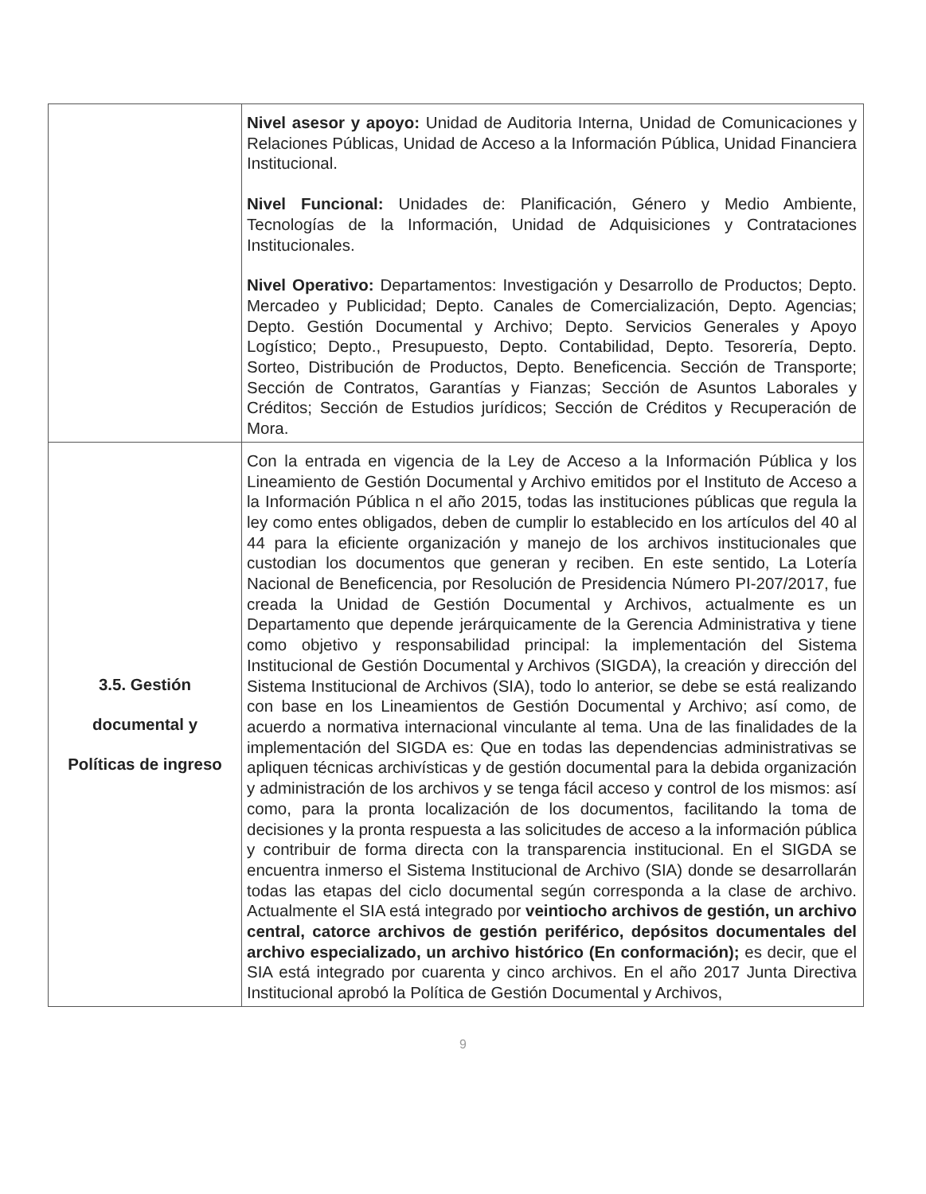| | Nivel asesor y apoyo: Unidad de Auditoria Interna, Unidad de Comunicaciones y Relaciones Públicas, Unidad de Acceso a la Información Pública, Unidad Financiera Institucional. Nivel Funcional: Unidades de: Planificación, Género y Medio Ambiente, Tecnologías de la Información, Unidad de Adquisiciones y Contrataciones Institucionales. Nivel Operativo: Departamentos: Investigación y Desarrollo de Productos; Depto. Mercadeo y Publicidad; Depto. Canales de Comercialización, Depto. Agencias; Depto. Gestión Documental y Archivo; Depto. Servicios Generales y Apoyo Logístico; Depto., Presupuesto, Depto. Contabilidad, Depto. Tesorería, Depto. Sorteo, Distribución de Productos, Depto. Beneficencia. Sección de Transporte; Sección de Contratos, Garantías y Fianzas; Sección de Asuntos Laborales y Créditos; Sección de Estudios jurídicos; Sección de Créditos y Recuperación de Mora. |
| 3.5. Gestión documental y Políticas de ingreso | Con la entrada en vigencia de la Ley de Acceso a la Información Pública y los Lineamiento de Gestión Documental y Archivo emitidos por el Instituto de Acceso a la Información Pública n el año 2015, todas las instituciones públicas que regula la ley como entes obligados, deben de cumplir lo establecido en los artículos del 40 al 44 para la eficiente organización y manejo de los archivos institucionales que custodian los documentos que generan y reciben. En este sentido, La Lotería Nacional de Beneficencia, por Resolución de Presidencia Número PI-207/2017, fue creada la Unidad de Gestión Documental y Archivos, actualmente es un Departamento que depende jerárquicamente de la Gerencia Administrativa y tiene como objetivo y responsabilidad principal: la implementación del Sistema Institucional de Gestión Documental y Archivos (SIGDA), la creación y dirección del Sistema Institucional de Archivos (SIA), todo lo anterior, se debe se está realizando con base en los Lineamientos de Gestión Documental y Archivo; así como, de acuerdo a normativa internacional vinculante al tema. Una de las finalidades de la implementación del SIGDA es: Que en todas las dependencias administrativas se apliquen técnicas archivísticas y de gestión documental para la debida organización y administración de los archivos y se tenga fácil acceso y control de los mismos: así como, para la pronta localización de los documentos, facilitando la toma de decisiones y la pronta respuesta a las solicitudes de acceso a la información pública y contribuir de forma directa con la transparencia institucional. En el SIGDA se encuentra inmerso el Sistema Institucional de Archivo (SIA) donde se desarrollarán todas las etapas del ciclo documental según corresponda a la clase de archivo. Actualmente el SIA está integrado por veintiocho archivos de gestión, un archivo central, catorce archivos de gestión periférico, depósitos documentales del archivo especializado, un archivo histórico (En conformación); es decir, que el SIA está integrado por cuarenta y cinco archivos. En el año 2017 Junta Directiva Institucional aprobó la Política de Gestión Documental y Archivos, |
9